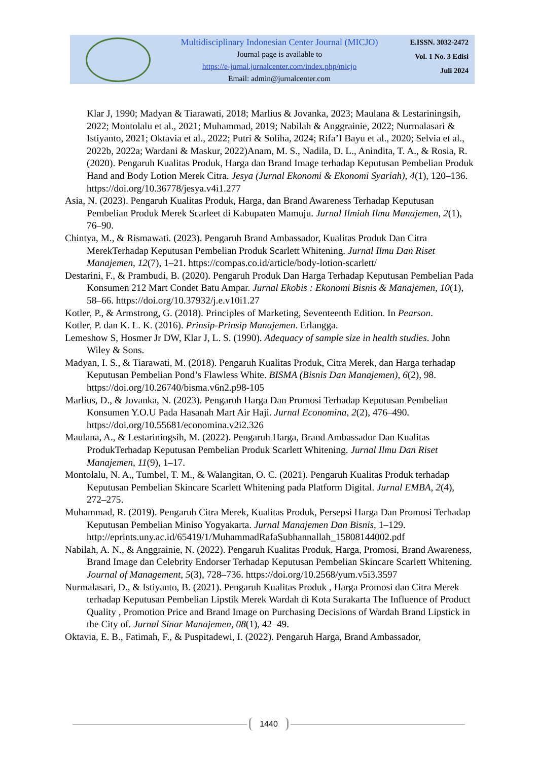Multidisciplinary Indonesian Center Journal (MICJO)
Journal page is available to
https://e-jurnal.jurnalcenter.com/index.php/micjo
Email: admin@jurnalcenter.com
E.ISSN. 3032-2472
Vol. 1 No. 3 Edisi
Juli 2024
Klar J, 1990; Madyan & Tiarawati, 2018; Marlius & Jovanka, 2023; Maulana & Lestariningsih, 2022; Montolalu et al., 2021; Muhammad, 2019; Nabilah & Anggrainie, 2022; Nurmalasari & Istiyanto, 2021; Oktavia et al., 2022; Putri & Soliha, 2024; Rifa’I Bayu et al., 2020; Selvia et al., 2022b, 2022a; Wardani & Maskur, 2022)Anam, M. S., Nadila, D. L., Anindita, T. A., & Rosia, R. (2020). Pengaruh Kualitas Produk, Harga dan Brand Image terhadap Keputusan Pembelian Produk Hand and Body Lotion Merek Citra. Jesya (Jurnal Ekonomi & Ekonomi Syariah), 4(1), 120–136. https://doi.org/10.36778/jesya.v4i1.277
Asia, N. (2023). Pengaruh Kualitas Produk, Harga, dan Brand Awareness Terhadap Keputusan Pembelian Produk Merek Scarleet di Kabupaten Mamuju. Jurnal Ilmiah Ilmu Manajemen, 2(1), 76–90.
Chintya, M., & Rismawati. (2023). Pengaruh Brand Ambassador, Kualitas Produk Dan Citra MerekTerhadap Keputusan Pembelian Produk Scarlett Whitening. Jurnal Ilmu Dan Riset Manajemen, 12(7), 1–21. https://compas.co.id/article/body-lotion-scarlett/
Destarini, F., & Prambudi, B. (2020). Pengaruh Produk Dan Harga Terhadap Keputusan Pembelian Pada Konsumen 212 Mart Condet Batu Ampar. Jurnal Ekobis : Ekonomi Bisnis & Manajemen, 10(1), 58–66. https://doi.org/10.37932/j.e.v10i1.27
Kotler, P., & Armstrong, G. (2018). Principles of Marketing, Seventeenth Edition. In Pearson.
Kotler, P. dan K. L. K. (2016). Prinsip-Prinsip Manajemen. Erlangga.
Lemeshow S, Hosmer Jr DW, Klar J, L. S. (1990). Adequacy of sample size in health studies. John Wiley & Sons.
Madyan, I. S., & Tiarawati, M. (2018). Pengaruh Kualitas Produk, Citra Merek, dan Harga terhadap Keputusan Pembelian Pond’s Flawless White. BISMA (Bisnis Dan Manajemen), 6(2), 98. https://doi.org/10.26740/bisma.v6n2.p98-105
Marlius, D., & Jovanka, N. (2023). Pengaruh Harga Dan Promosi Terhadap Keputusan Pembelian Konsumen Y.O.U Pada Hasanah Mart Air Haji. Jurnal Economina, 2(2), 476–490. https://doi.org/10.55681/economina.v2i2.326
Maulana, A., & Lestariningsih, M. (2022). Pengaruh Harga, Brand Ambassador Dan Kualitas ProdukTerhadap Keputusan Pembelian Produk Scarlett Whitening. Jurnal Ilmu Dan Riset Manajemen, 11(9), 1–17.
Montolalu, N. A., Tumbel, T. M., & Walangitan, O. C. (2021). Pengaruh Kualitas Produk terhadap Keputusan Pembelian Skincare Scarlett Whitening pada Platform Digital. Jurnal EMBA, 2(4), 272–275.
Muhammad, R. (2019). Pengaruh Citra Merek, Kualitas Produk, Persepsi Harga Dan Promosi Terhadap Keputusan Pembelian Miniso Yogyakarta. Jurnal Manajemen Dan Bisnis, 1–129. http://eprints.uny.ac.id/65419/1/MuhammadRafaSubhannallah_15808144002.pdf
Nabilah, A. N., & Anggrainie, N. (2022). Pengaruh Kualitas Produk, Harga, Promosi, Brand Awareness, Brand Image dan Celebrity Endorser Terhadap Keputusan Pembelian Skincare Scarlett Whitening. Journal of Management, 5(3), 728–736. https://doi.org/10.2568/yum.v5i3.3597
Nurmalasari, D., & Istiyanto, B. (2021). Pengaruh Kualitas Produk , Harga Promosi dan Citra Merek terhadap Keputusan Pembelian Lipstik Merek Wardah di Kota Surakarta The Influence of Product Quality , Promotion Price and Brand Image on Purchasing Decisions of Wardah Brand Lipstick in the City of. Jurnal Sinar Manajemen, 08(1), 42–49.
Oktavia, E. B., Fatimah, F., & Puspitadewi, I. (2022). Pengaruh Harga, Brand Ambassador,
1440